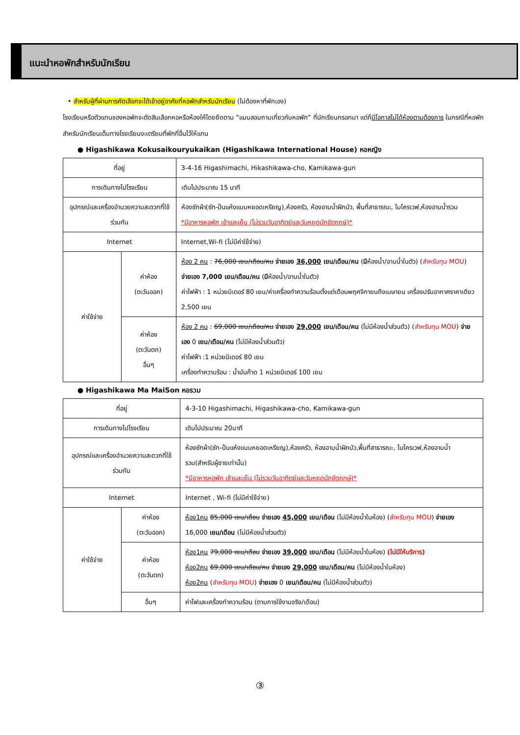แนะนำหอพักสำหรับนักเรียน
• สำหรับผู้ที่ผ่านการคัดเลือกจะได้เข้าอยู่อาศัยที่หอพักสำหรับนักเรียน (ไม่ต้องหาที่พักเอง)
โรงเรียนหรือตัวแทนของหอพักจะตัดสินเลือกหอหรือห้องให้โดยยึดตาม “แบบสอบถามเกี่ยวกับหอพัก” ที่นักเรียนกรอกมา แต่ก็มีโอกาสไม่ได้ห้องตามต้องการ ในกรณีที่หอพักสำหรับนักเรียนเต็มทางโรงเรียนจะเตรียมที่พักที่อื่นไว้ให้แทน
● Higashikawa Kokusaikouryukaikan (Higashikawa International House) หอหญิง
| ที่อยู่ | | 3-4-16 Higashimachi, Hikashikawa-cho, Kamikawa-gun |
| การเดินทางไปโรงเรียน | | เดินไปประมาณ 15 นาที |
| อุปกรณ์และเครื่องอำนวยความสะดวกที่ใช้ร่วมกัน | | ห้องซักผ้า(ซัก-ปั่นแห้งแบบหยอดเหรียญ),ห้องครัว, ห้องอาบน้ำฝักบัว, พื้นที่สาธารณะ, ไมโครเวฟ,ห้องอาบน้ำรวม *มีอาหารหอพัก เช้าและเย็น (ไม่รวมวันอาทิตย์และวันหยุดนักขัตฤกษ์)* |
| Internet | | Internet,Wi-fi (ไม่มีค่าใช้จ่าย) |
| ค่าใช้จ่าย | ค่าห้อง (ตะวันออก) | ห้อง 2 คน : 76,000 เยน/เดือน/คน จ่ายเอง 36,000 เยน/เดือน/คน ( มี ห้องน้ำ/อาบน้ำในตัว) ( สำหรับทุน MOU ) จ่ายเอง 7,000 เยน/เดือน/คน ( มี ห้องน้ำ/อาบน้ำในตัว) ค่าไฟฟ้า : 1 หน่วยมิเตอร์ 80 เยน/ค่าเครื่องทำความร้อนตั้งแต่เดือนพฤศจิกายนถึงเมษายน เครื่องปรับอากาศราคาเดียว 2,500 เยน |
| | ค่าห้อง (ตะวันตก) อื่นๆ | ห้อง 2 คน : 69,000 เยน/เดือน/คน จ่ายเอง 29,000 เยน/เดือน/คน (ไม่มีห้องน้ำส่วนตัว) ( สำหรับทุน MOU ) จ่ายเอง 0 เยน/เดือน/คน (ไม่มีห้องน้ำส่วนตัว) ค่าไฟฟ้า :1 หน่วยมิเตอร์ 80 เยน เครื่องทำความร้อน : น้ำมันก๊าด 1 หน่วยมิเตอร์ 100 เยน |
● Higashikawa Ma MaiSon หอรวม
| ที่อยู่ | | 4-3-10 Higashimachi, Higashikawa-cho, Kamikawa-gun |
| การเดินทางไปโรงเรียน | | เดินไปประมาณ 20นาที |
| อุปกรณ์และเครื่องอำนวยความสะดวกที่ใช้ร่วมกัน | | ห้องซักผ้า(ซัก-ปั่นแห้งแบบหยอดเหรียญ),ห้องครัว, ห้องอาบน้ำฝักบัว,พื้นที่สาธารณะ, ไมโครเวฟ,ห้องอาบน้ำรวม(สำหรับผู้ชายเท่านั้น) *มีอาหารหอพัก เช้าและเย็น (ไม่รวมวันอาทิตย์และวันหยุดนักขัตฤกษ์)* |
| Internet | | Internet , Wi-fi (ไม่มีค่าใช้จ่าย) |
| ค่าใช้จ่าย | ค่าห้อง (ตะวันออก) | ห้อง1คน 85,000 เยน/เดือน จ่ายเอง 45,000 เยน/เดือน (ไม่มีห้องน้ำในห้อง) ( สำหรับทุน MOU ) จ่ายเอง 16,000 เยน/เดือน (ไม่มีห้องน้ำส่วนตัว) |
| | ค่าห้อง (ตะวันตก) | ห้อง1คน 79,000 เยน/เดือน จ่ายเอง 39,000 เยน/เดือน (ไม่มีห้องน้ำในห้อง) (ไม่มีให้บริการ) ห้อง2คน 69,000 เยน/เดือน/คน จ่ายเอง 29,000 เยน/เดือน/คน (ไม่มีห้องน้ำในห้อง) ห้อง2คน ( สำหรับทุน MOU ) จ่ายเอง 0 เยน/เดือน/คน (ไม่มีห้องน้ำส่วนตัว) |
| | อื่นๆ | ค่าไฟและเครื่องทำความร้อน (ตามการใช้งานจริง/เดือน) |
③